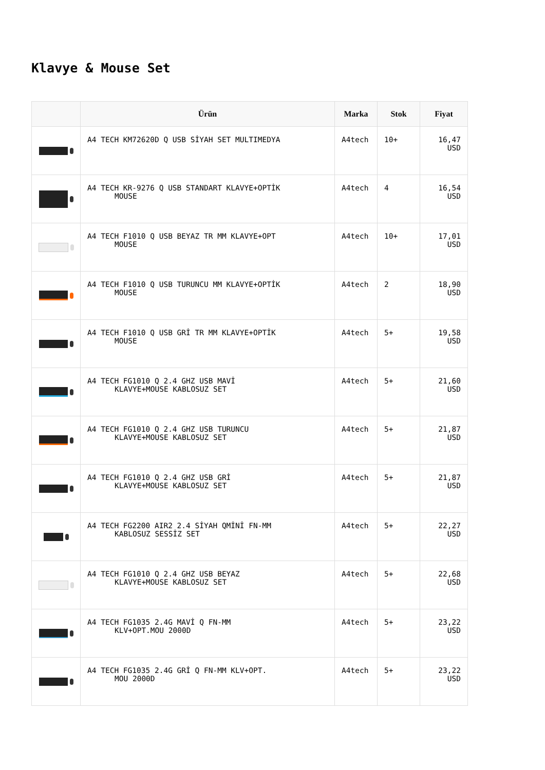Klavye & Mouse Set
| | Ürün | Marka | Stok | Fiyat |
| --- | --- | --- | --- | --- |
| | A4 TECH KM72620D Q USB SİYAH SET MULTIMEDYA | A4tech | 10+ | 16,47 USD |
| | A4 TECH KR-9276 Q USB STANDART KLAVYE+OPTİK MOUSE | A4tech | 4 | 16,54 USD |
| | A4 TECH F1010 Q USB BEYAZ TR MM KLAVYE+OPT MOUSE | A4tech | 10+ | 17,01 USD |
| | A4 TECH F1010 Q USB TURUNCU MM KLAVYE+OPTİK MOUSE | A4tech | 2 | 18,90 USD |
| | A4 TECH F1010 Q USB GRİ TR MM KLAVYE+OPTİK MOUSE | A4tech | 5+ | 19,58 USD |
| | A4 TECH FG1010 Q 2.4 GHZ USB MAVİ KLAVYE+MOUSE KABLOSUZ SET | A4tech | 5+ | 21,60 USD |
| | A4 TECH FG1010 Q 2.4 GHZ USB TURUNCU KLAVYE+MOUSE KABLOSUZ SET | A4tech | 5+ | 21,87 USD |
| | A4 TECH FG1010 Q 2.4 GHZ USB GRİ KLAVYE+MOUSE KABLOSUZ SET | A4tech | 5+ | 21,87 USD |
| | A4 TECH FG2200 AIR2 2.4 SİYAH QMİNİ FN-MM KABLOSUZ SESSİZ SET | A4tech | 5+ | 22,27 USD |
| | A4 TECH FG1010 Q 2.4 GHZ USB BEYAZ KLAVYE+MOUSE KABLOSUZ SET | A4tech | 5+ | 22,68 USD |
| | A4 TECH FG1035 2.4G MAVİ Q FN-MM KLV+OPT.MOU 2000D | A4tech | 5+ | 23,22 USD |
| | A4 TECH FG1035 2.4G GRİ Q FN-MM KLV+OPT. MOU 2000D | A4tech | 5+ | 23,22 USD |